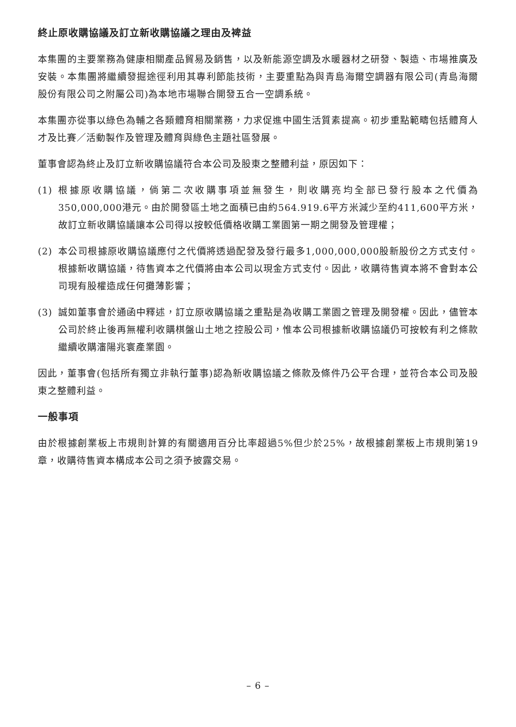終止原收購協議及訂立新收購協議之理由及裨益
本集團的主要業務為健康相關產品貿易及銷售，以及新能源空調及水暖器材之研發、製造、市場推廣及安裝。本集團將繼續發掘途徑利用其專利節能技術，主要重點為與青島海爾空調器有限公司(青島海爾股份有限公司之附屬公司)為本地市場聯合開發五合一空調系統。
本集團亦從事以綠色為輔之各類體育相關業務，力求促進中國生活質素提高。初步重點範疇包括體育人才及比賽／活動製作及管理及體育與綠色主題社區發展。
董事會認為終止及訂立新收購協議符合本公司及股東之整體利益，原因如下：
(1) 根據原收購協議，倘第二次收購事項並無發生，則收購亮均全部已發行股本之代價為350,000,000港元。由於開發區土地之面積已由約564.919.6平方米減少至約411,600平方米，故訂立新收購協議讓本公司得以按較低價格收購工業園第一期之開發及管理權；
(2) 本公司根據原收購協議應付之代價將透過配發及發行最多1,000,000,000股新股份之方式支付。根據新收購協議，待售資本之代價將由本公司以現金方式支付。因此，收購待售資本將不會對本公司現有股權造成任何攤薄影響；
(3) 誠如董事會於通函中釋述，訂立原收購協議之重點是為收購工業園之管理及開發權。因此，儘管本公司於終止後再無權利收購棋盤山土地之控股公司，惟本公司根據新收購協議仍可按較有利之條款繼續收購瀋陽兆寰產業園。
因此，董事會(包括所有獨立非執行董事)認為新收購協議之條款及條件乃公平合理，並符合本公司及股東之整體利益。
一般事項
由於根據創業板上市規則計算的有關適用百分比率超過5%但少於25%，故根據創業板上市規則第19章，收購待售資本構成本公司之須予披露交易。
– 6 –